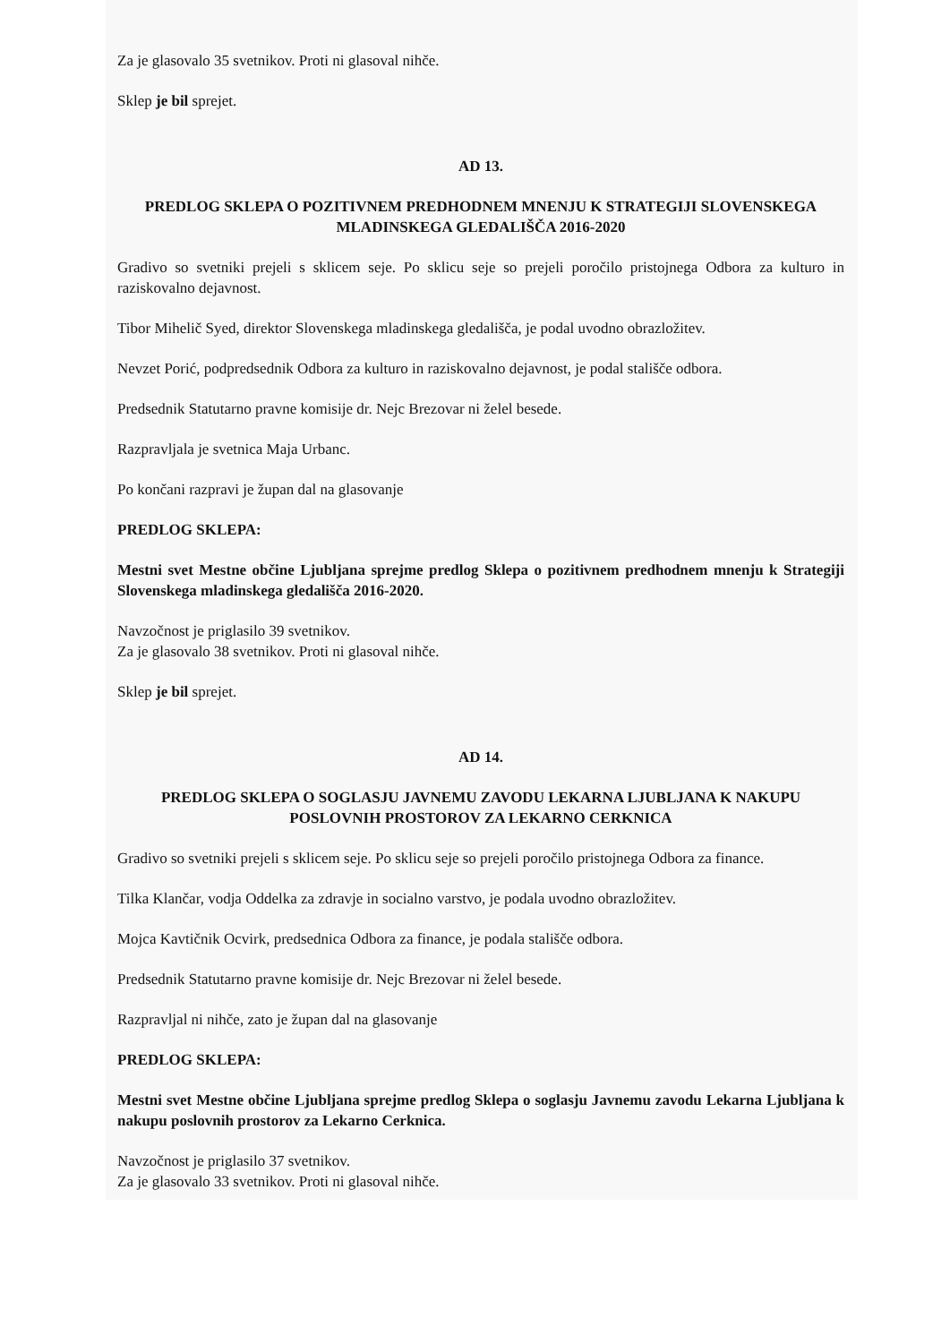Za je glasovalo 35 svetnikov. Proti ni glasoval nihče.
Sklep je bil sprejet.
AD 13.
PREDLOG SKLEPA O POZITIVNEM PREDHODNEM MNENJU K STRATEGIJI SLOVENSKEGA MLADINSKEGA GLEDALIŠČA 2016-2020
Gradivo so svetniki prejeli s sklicem seje. Po sklicu seje so prejeli poročilo pristojnega Odbora za kulturo in raziskovalno dejavnost.
Tibor Mihelič Syed, direktor Slovenskega mladinskega gledališča, je podal uvodno obrazložitev.
Nevzet Porić, podpredsednik Odbora za kulturo in raziskovalno dejavnost, je podal stališče odbora.
Predsednik Statutarno pravne komisije dr. Nejc Brezovar ni želel besede.
Razpravljala je svetnica Maja Urbanc.
Po končani razpravi je župan dal na glasovanje
PREDLOG SKLEPA:
Mestni svet Mestne občine Ljubljana sprejme predlog Sklepa o pozitivnem predhodnem mnenju k Strategiji Slovenskega mladinskega gledališča 2016-2020.
Navzočnost je priglasilo 39 svetnikov.
Za je glasovalo 38 svetnikov. Proti ni glasoval nihče.
Sklep je bil sprejet.
AD 14.
PREDLOG SKLEPA O SOGLASJU JAVNEMU ZAVODU LEKARNA LJUBLJANA K NAKUPU POSLOVNIH PROSTOROV ZA LEKARNO CERKNICA
Gradivo so svetniki prejeli s sklicem seje. Po sklicu seje so prejeli poročilo pristojnega Odbora za finance.
Tilka Klančar, vodja Oddelka za zdravje in socialno varstvo, je podala uvodno obrazložitev.
Mojca Kavtičnik Ocvirk, predsednica Odbora za finance, je podala stališče odbora.
Predsednik Statutarno pravne komisije dr. Nejc Brezovar ni želel besede.
Razpravljal ni nihče, zato je župan dal na glasovanje
PREDLOG SKLEPA:
Mestni svet Mestne občine Ljubljana sprejme predlog Sklepa o soglasju Javnemu zavodu Lekarna Ljubljana k nakupu poslovnih prostorov za Lekarno Cerknica.
Navzočnost je priglasilo 37 svetnikov.
Za je glasovalo 33 svetnikov. Proti ni glasoval nihče.